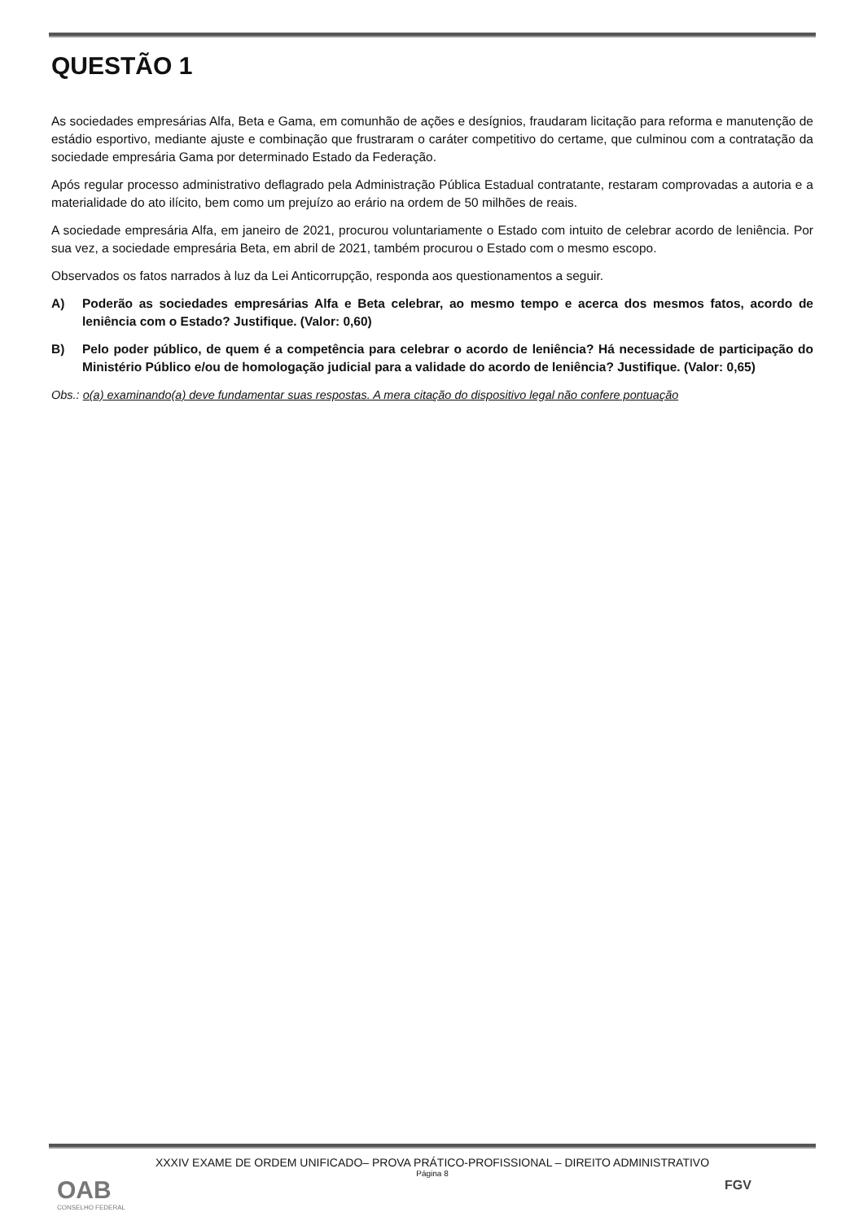QUESTÃO 1
As sociedades empresárias Alfa, Beta e Gama, em comunhão de ações e desígnios, fraudaram licitação para reforma e manutenção de estádio esportivo, mediante ajuste e combinação que frustraram o caráter competitivo do certame, que culminou com a contratação da sociedade empresária Gama por determinado Estado da Federação.
Após regular processo administrativo deflagrado pela Administração Pública Estadual contratante, restaram comprovadas a autoria e a materialidade do ato ilícito, bem como um prejuízo ao erário na ordem de 50 milhões de reais.
A sociedade empresária Alfa, em janeiro de 2021, procurou voluntariamente o Estado com intuito de celebrar acordo de leniência. Por sua vez, a sociedade empresária Beta, em abril de 2021, também procurou o Estado com o mesmo escopo.
Observados os fatos narrados à luz da Lei Anticorrupção, responda aos questionamentos a seguir.
A) Poderão as sociedades empresárias Alfa e Beta celebrar, ao mesmo tempo e acerca dos mesmos fatos, acordo de leniência com o Estado? Justifique. (Valor: 0,60)
B) Pelo poder público, de quem é a competência para celebrar o acordo de leniência? Há necessidade de participação do Ministério Público e/ou de homologação judicial para a validade do acordo de leniência? Justifique. (Valor: 0,65)
Obs.: o(a) examinando(a) deve fundamentar suas respostas. A mera citação do dispositivo legal não confere pontuação
XXXIV EXAME DE ORDEM UNIFICADO– PROVA PRÁTICO-PROFISSIONAL – DIREITO ADMINISTRATIVO
Página 8
OAB
CONSELHO FEDERAL
FGV